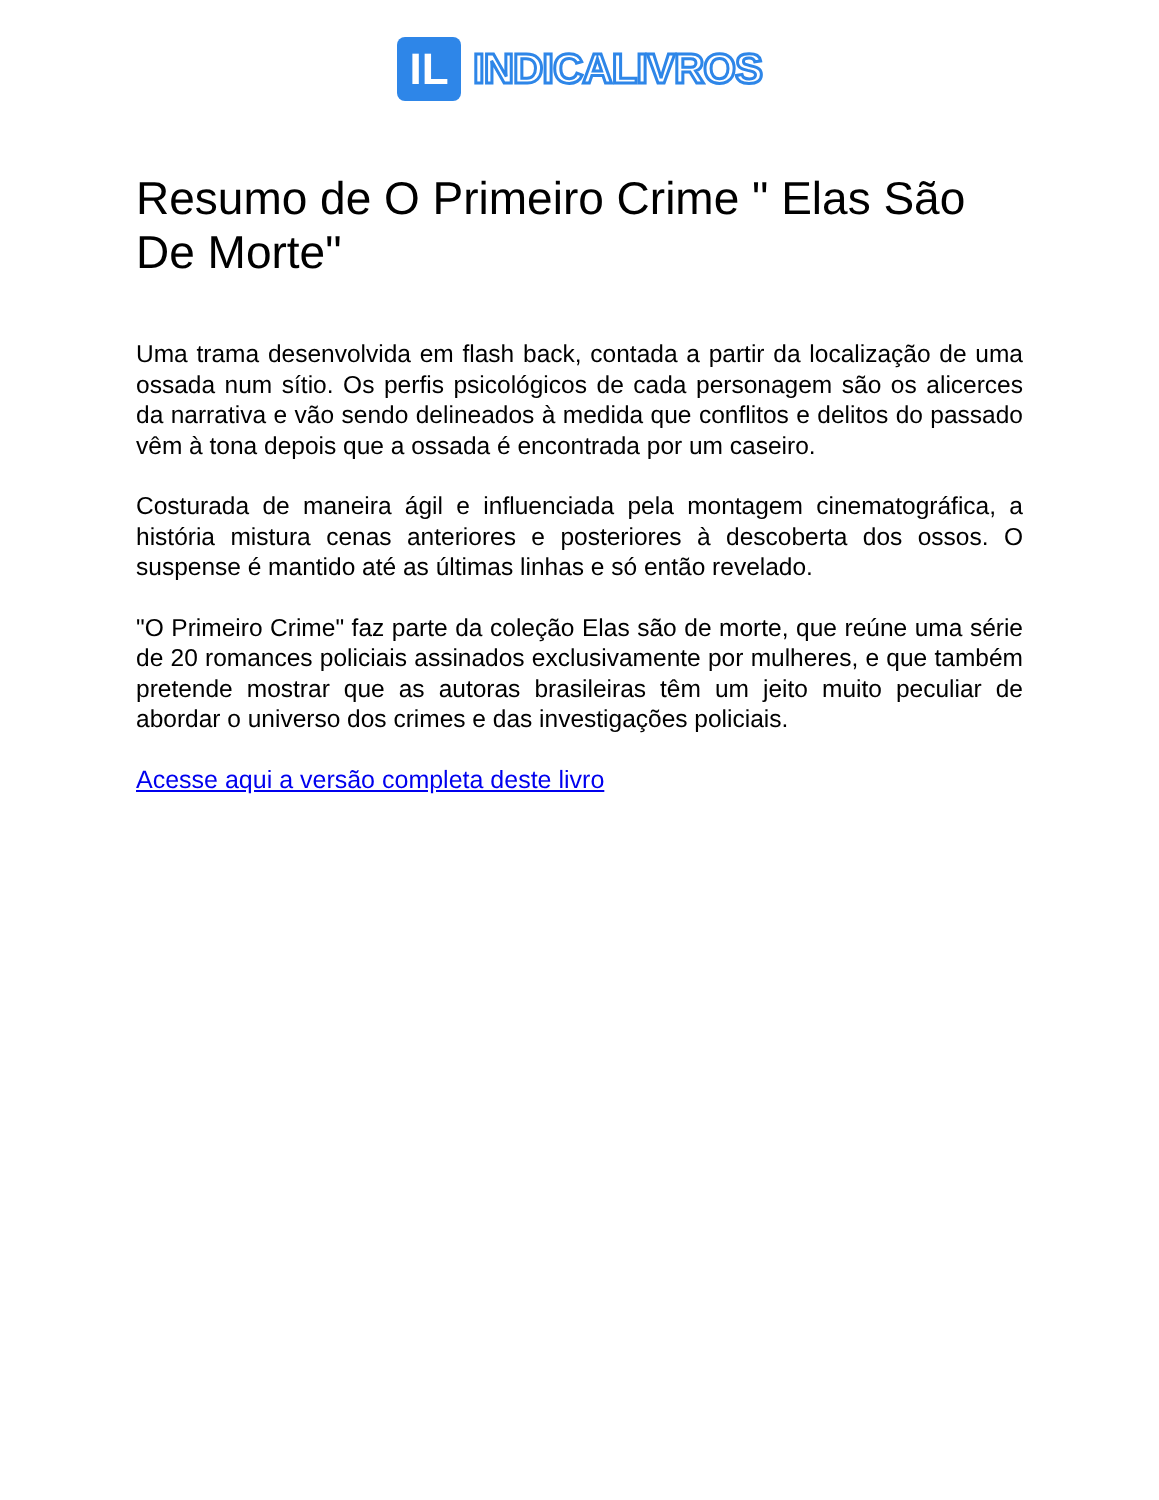IL
INDICALIVROS
Resumo de O Primeiro Crime " Elas São De Morte"
Uma trama desenvolvida em flash back, contada a partir da localização de uma ossada num sítio. Os perfis psicológicos de cada personagem são os alicerces da narrativa e vão sendo delineados à medida que conflitos e delitos do passado vêm à tona depois que a ossada é encontrada por um caseiro.
Costurada de maneira ágil e influenciada pela montagem cinematográfica, a história mistura cenas anteriores e posteriores à descoberta dos ossos. O suspense é mantido até as últimas linhas e só então revelado.
"O Primeiro Crime" faz parte da coleção Elas são de morte, que reúne uma série de 20 romances policiais assinados exclusivamente por mulheres, e que também pretende mostrar que as autoras brasileiras têm um jeito muito peculiar de abordar o universo dos crimes e das investigações policiais.
Acesse aqui a versão completa deste livro